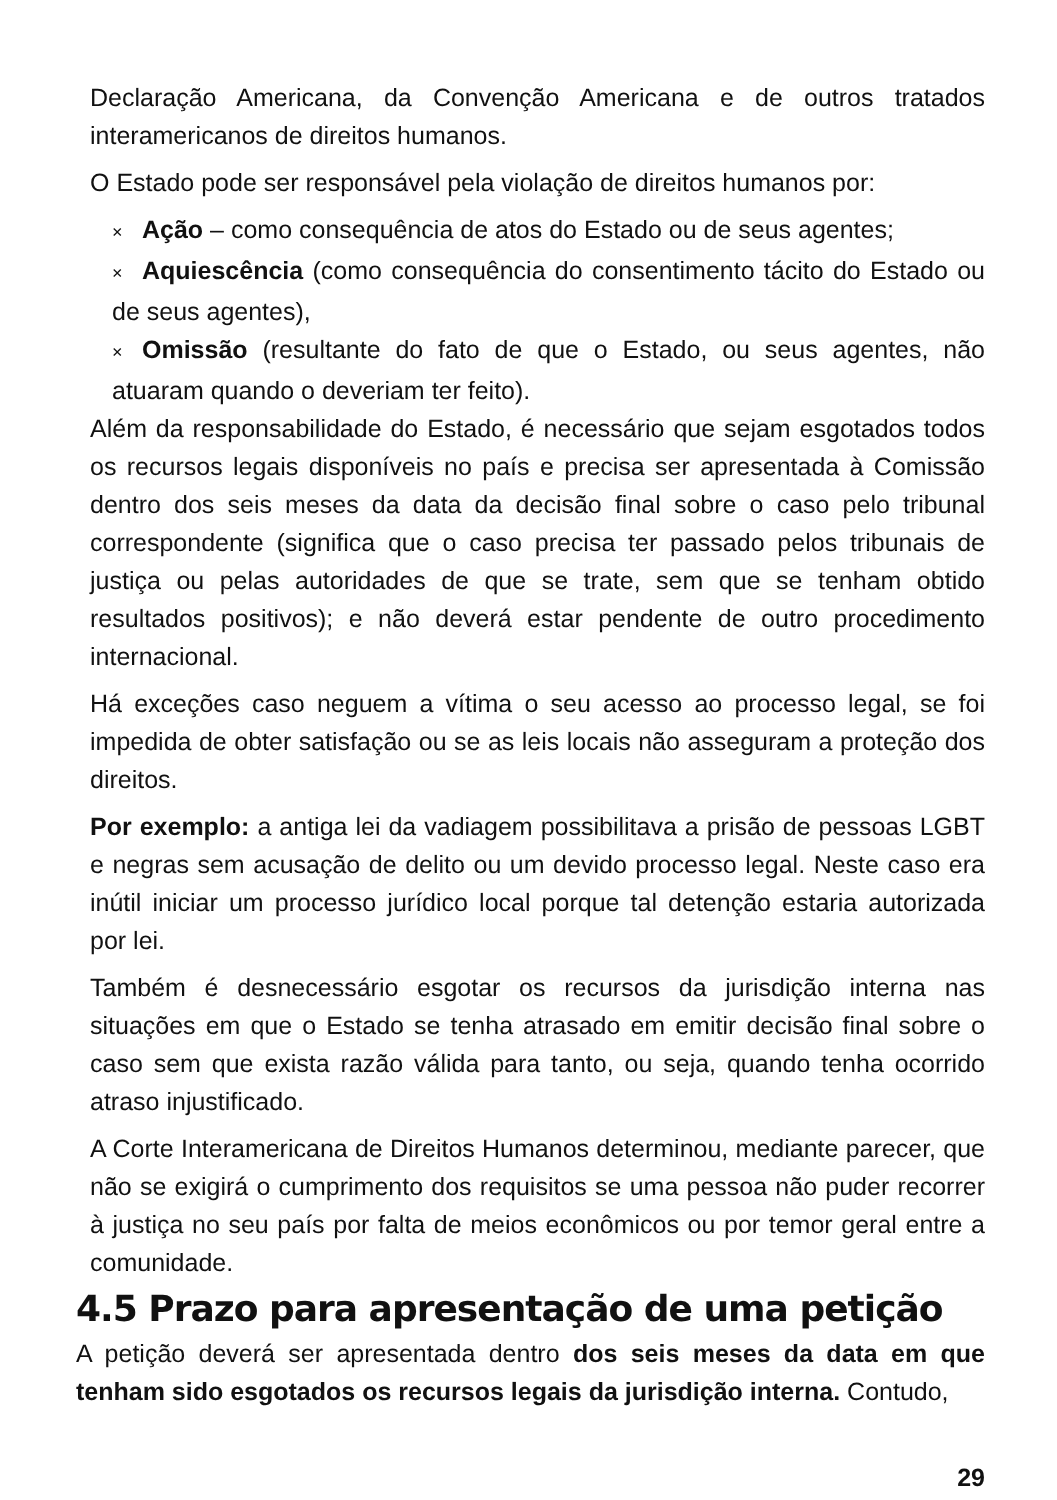Declaração Americana, da Convenção Americana e de outros tratados interamericanos de direitos humanos.
O Estado pode ser responsável pela violação de direitos humanos por:
× Ação – como consequência de atos do Estado ou de seus agentes;
× Aquiescência (como consequência do consentimento tácito do Estado ou de seus agentes),
× Omissão (resultante do fato de que o Estado, ou seus agentes, não atuaram quando o deveriam ter feito).
Além da responsabilidade do Estado, é necessário que sejam esgotados todos os recursos legais disponíveis no país e precisa ser apresentada à Comissão dentro dos seis meses da data da decisão final sobre o caso pelo tribunal correspondente (significa que o caso precisa ter passado pelos tribunais de justiça ou pelas autoridades de que se trate, sem que se tenham obtido resultados positivos); e não deverá estar pendente de outro procedimento internacional.
Há exceções caso neguem a vítima o seu acesso ao processo legal, se foi impedida de obter satisfação ou se as leis locais não asseguram a proteção dos direitos.
Por exemplo: a antiga lei da vadiagem possibilitava a prisão de pessoas LGBT e negras sem acusação de delito ou um devido processo legal. Neste caso era inútil iniciar um processo jurídico local porque tal detenção estaria autorizada por lei.
Também é desnecessário esgotar os recursos da jurisdição interna nas situações em que o Estado se tenha atrasado em emitir decisão final sobre o caso sem que exista razão válida para tanto, ou seja, quando tenha ocorrido atraso injustificado.
A Corte Interamericana de Direitos Humanos determinou, mediante parecer, que não se exigirá o cumprimento dos requisitos se uma pessoa não puder recorrer à justiça no seu país por falta de meios econômicos ou por temor geral entre a comunidade.
4.5 Prazo para apresentação de uma petição
A petição deverá ser apresentada dentro dos seis meses da data em que tenham sido esgotados os recursos legais da jurisdição interna. Contudo,
29